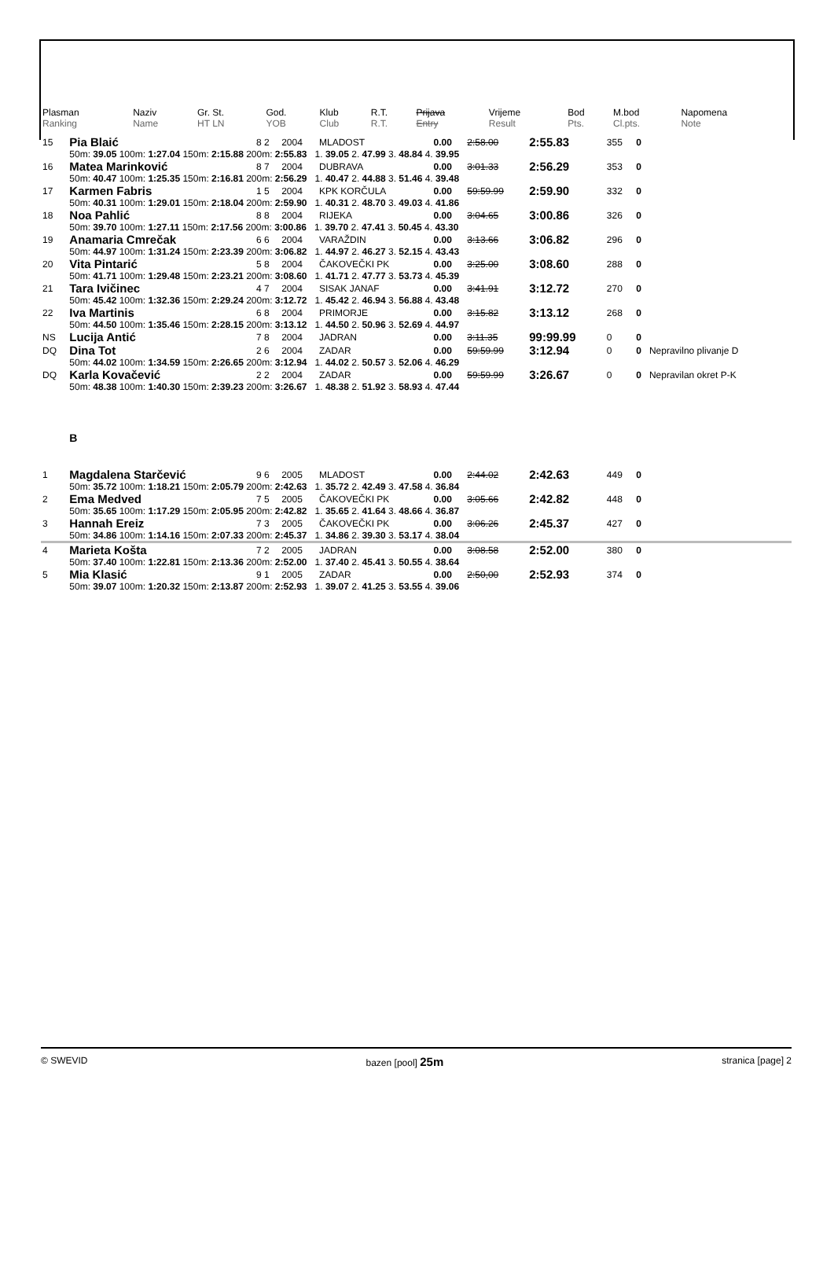| Plasman Ranking | Naziv Name | Gr. St. HT LN | God. YOB | Klub Club | R.T. R.T. | Prijava Entry | Vrijeme Result | Bod Pts. | M.bod Cl.pts. | Napomena Note |
| --- | --- | --- | --- | --- | --- | --- | --- | --- | --- | --- |
| 15 | Pia Blaić | 8 2 | 2004 | MLADOST | 0.00 | 2:58.00 | 2:55.83 | 355 | 0 | |
| | 50m: 39.05 100m: 1:27.04 150m: 2:15.88 200m: 2:55.83 1. 39.05 2. 47.99 3. 48.84 4. 39.95 | | | | | | | | | |
| 16 | Matea Marinković | 8 7 | 2004 | DUBRAVA | 0.00 | 3:01.33 | 2:56.29 | 353 | 0 | |
| | 50m: 40.47 100m: 1:25.35 150m: 2:16.81 200m: 2:56.29 1. 40.47 2. 44.88 3. 51.46 4. 39.48 | | | | | | | | | |
| 17 | Karmen Fabris | 1 5 | 2004 | KPK KORČULA | 0.00 | 59:59.99 | 2:59.90 | 332 | 0 | |
| | 50m: 40.31 100m: 1:29.01 150m: 2:18.04 200m: 2:59.90 1. 40.31 2. 48.70 3. 49.03 4. 41.86 | | | | | | | | | |
| 18 | Noa Pahlić | 8 8 | 2004 | RIJEKA | 0.00 | 3:04.65 | 3:00.86 | 326 | 0 | |
| | 50m: 39.70 100m: 1:27.11 150m: 2:17.56 200m: 3:00.86 1. 39.70 2. 47.41 3. 50.45 4. 43.30 | | | | | | | | | |
| 19 | Anamaria Cmrečak | 6 6 | 2004 | VARAŽDIN | 0.00 | 3:13.66 | 3:06.82 | 296 | 0 | |
| | 50m: 44.97 100m: 1:31.24 150m: 2:23.39 200m: 3:06.82 1. 44.97 2. 46.27 3. 52.15 4. 43.43 | | | | | | | | | |
| 20 | Vita Pintarić | 5 8 | 2004 | ČAKOVEČKI PK | 0.00 | 3:25.00 | 3:08.60 | 288 | 0 | |
| | 50m: 41.71 100m: 1:29.48 150m: 2:23.21 200m: 3:08.60 1. 41.71 2. 47.77 3. 53.73 4. 45.39 | | | | | | | | | |
| 21 | Tara Ivičinec | 4 7 | 2004 | SISAK JANAF | 0.00 | 3:41.91 | 3:12.72 | 270 | 0 | |
| | 50m: 45.42 100m: 1:32.36 150m: 2:29.24 200m: 3:12.72 1. 45.42 2. 46.94 3. 56.88 4. 43.48 | | | | | | | | | |
| 22 | Iva Martinis | 6 8 | 2004 | PRIMORJE | 0.00 | 3:15.82 | 3:13.12 | 268 | 0 | |
| | 50m: 44.50 100m: 1:35.46 150m: 2:28.15 200m: 3:13.12 1. 44.50 2. 50.96 3. 52.69 4. 44.97 | | | | | | | | | |
| NS | Lucija Antić | 7 8 | 2004 | JADRAN | 0.00 | 3:11.35 | 99:99.99 | 0 | 0 | |
| DQ | Dina Tot | 2 6 | 2004 | ZADAR | 0.00 | 59:59.99 | 3:12.94 | 0 | 0 | Nepravilno plivanje D |
| | 50m: 44.02 100m: 1:34.59 150m: 2:26.65 200m: 3:12.94 1. 44.02 2. 50.57 3. 52.06 4. 46.29 | | | | | | | | | |
| DQ | Karla Kovačević | 2 2 | 2004 | ZADAR | 0.00 | 59:59.99 | 3:26.67 | 0 | 0 | Nepravilan okret P-K |
| | 50m: 48.38 100m: 1:40.30 150m: 2:39.23 200m: 3:26.67 1. 48.38 2. 51.92 3. 58.93 4. 47.44 | | | | | | | | | |
| | B | | | | | | | | | |
| 1 | Magdalena Starčević | 9 6 | 2005 | MLADOST | 0.00 | 2:44.02 | 2:42.63 | 449 | 0 | |
| | 50m: 35.72 100m: 1:18.21 150m: 2:05.79 200m: 2:42.63 1. 35.72 2. 42.49 3. 47.58 4. 36.84 | | | | | | | | | |
| 2 | Ema Medved | 7 5 | 2005 | ČAKOVEČKI PK | 0.00 | 3:05.66 | 2:42.82 | 448 | 0 | |
| | 50m: 35.65 100m: 1:17.29 150m: 2:05.95 200m: 2:42.82 1. 35.65 2. 41.64 3. 48.66 4. 36.87 | | | | | | | | | |
| 3 | Hannah Ereiz | 7 3 | 2005 | ČAKOVEČKI PK | 0.00 | 3:06.26 | 2:45.37 | 427 | 0 | |
| | 50m: 34.86 100m: 1:14.16 150m: 2:07.33 200m: 2:45.37 1. 34.86 2. 39.30 3. 53.17 4. 38.04 | | | | | | | | | |
| 4 | Marieta Košta | 7 2 | 2005 | JADRAN | 0.00 | 3:08.58 | 2:52.00 | 380 | 0 | |
| | 50m: 37.40 100m: 1:22.81 150m: 2:13.36 200m: 2:52.00 1. 37.40 2. 45.41 3. 50.55 4. 38.64 | | | | | | | | | |
| 5 | Mia Klasić | 9 1 | 2005 | ZADAR | 0.00 | 2:50,00 | 2:52.93 | 374 | 0 | |
| | 50m: 39.07 100m: 1:20.32 150m: 2:13.87 200m: 2:52.93 1. 39.07 2. 41.25 3. 53.55 4. 39.06 | | | | | | | | | |
© SWEVID bazen [pool] 25m stranica [page] 2